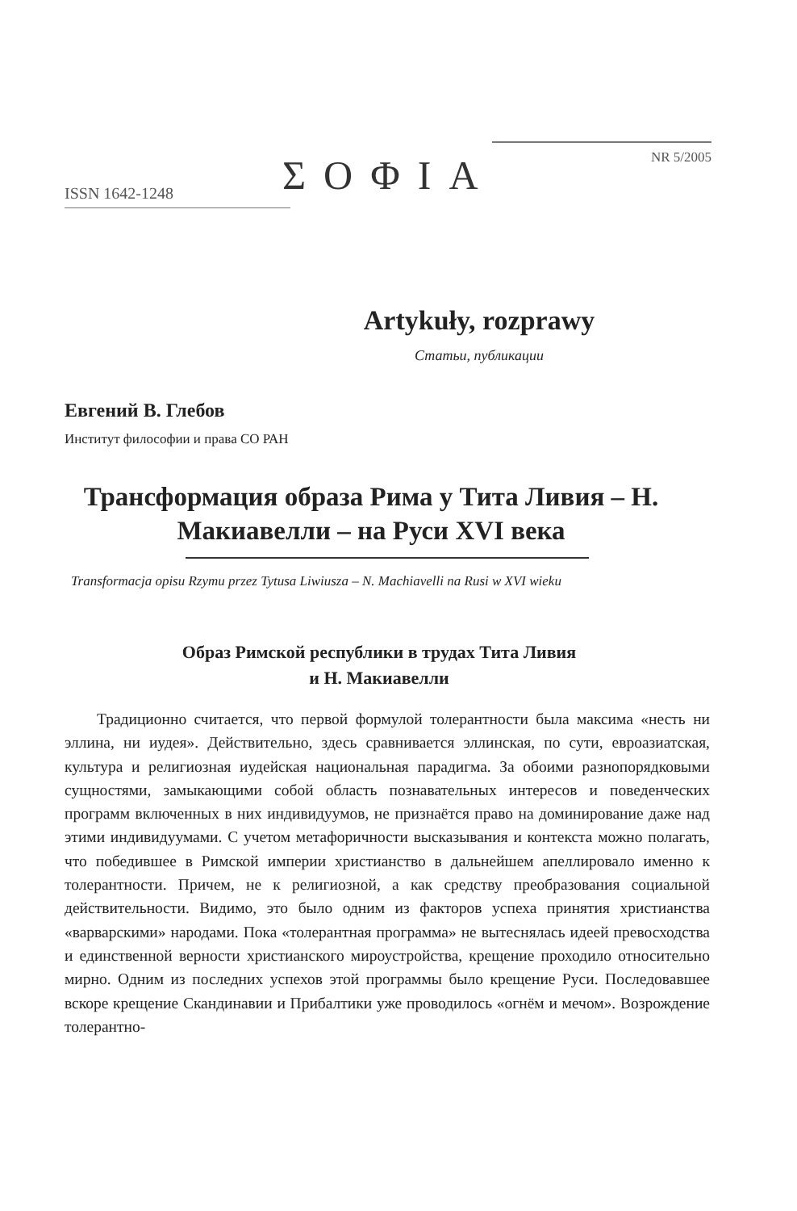ISSN 1642-1248 ΣΟΦΙΑ
NR 5/2005
Artykuły, rozprawy
Статьи, публикации
Евгений В. Глебов
Институт философии и права СО РАН
Трансформация образа Рима у Тита Ливия – Н. Макиавелли – на Руси XVI века
Transformacja opisu Rzymu przez Tytusa Liwiusza – N. Machiavelli na Rusi w XVI wieku
Образ Римской республики в трудах Тита Ливия
и Н. Макиавелли
Традиционно считается, что первой формулой толерантности была максима «несть ни эллина, ни иудея». Действительно, здесь сравнивается эллинская, по сути, евроазиатская, культура и религиозная иудейская национальная парадигма. За обоими разнопорядковыми сущностями, замыкающими собой область познавательных интересов и поведенческих программ включенных в них индивидуумов, не признаётся право на доминирование даже над этими индивидуумами. С учетом метафоричности высказывания и контекста можно полагать, что победившее в Римской империи христианство в дальнейшем апеллировало именно к толерантности. Причем, не к религиозной, а как средству преобразования социальной действительности. Видимо, это было одним из факторов успеха принятия христианства «варварскими» народами. Пока «толерантная программа» не вытеснялась идеей превосходства и единственной верности христианского мироустройства, крещение проходило относительно мирно. Одним из последних успехов этой программы было крещение Руси. Последовавшее вскоре крещение Скандинавии и Прибалтики уже проводилось «огнём и мечом». Возрождение толерантно-